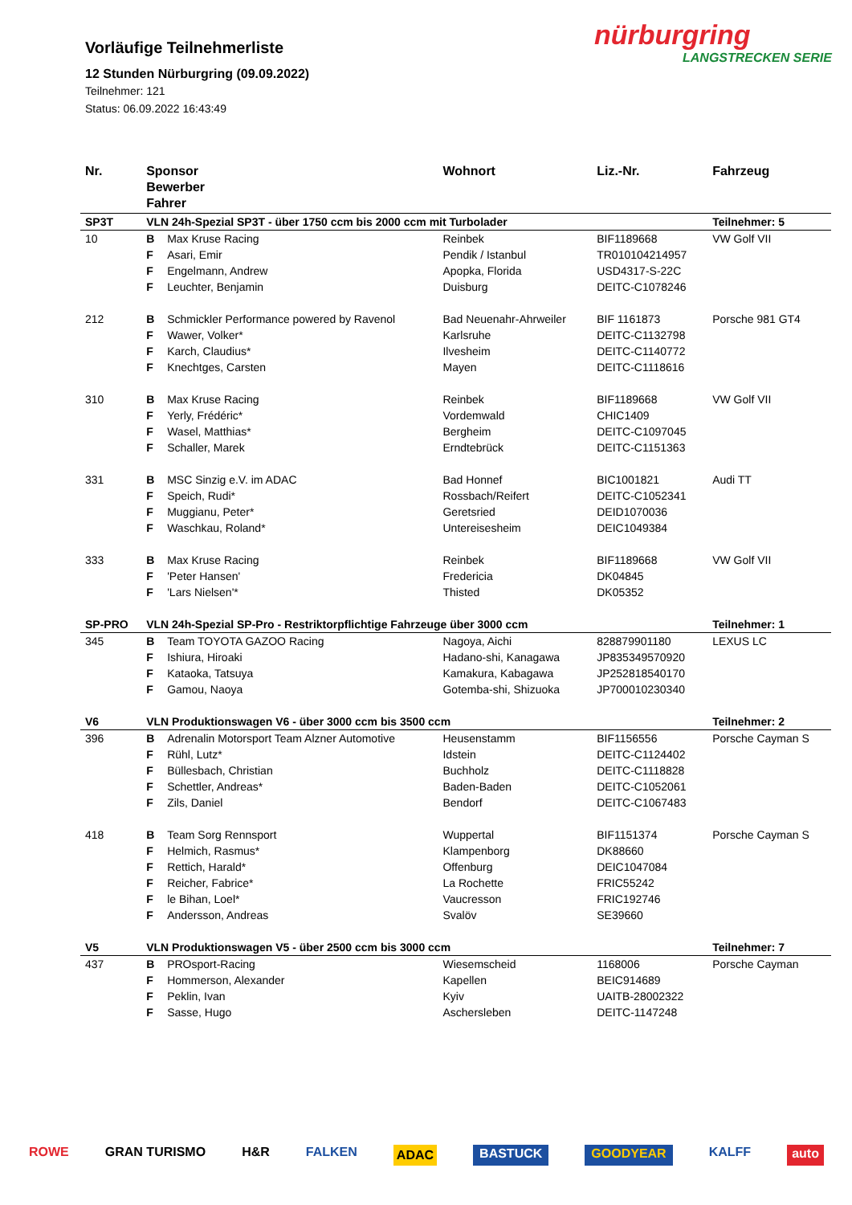Vorläufige Teilnehmerliste
12 Stunden Nürburgring (09.09.2022)
Teilnehmer: 121
Status: 06.09.2022 16:43:49
nürburgring
LANGSTRECKEN SERIE
| Nr. | Sponsor Bewerber Fahrer | | Wohnort | Liz.-Nr. | Fahrzeug |
| --- | --- | --- | --- | --- | --- |
| SP3T | VLN 24h-Spezial SP3T - über 1750 ccm bis 2000 ccm mit Turbolader | | | | Teilnehmer: 5 |
| 10 | B | Max Kruse Racing | Reinbek | BIF1189668 | VW Golf VII |
| | F | Asari, Emir | Pendik / Istanbul | TR010104214957 | |
| | F | Engelmann, Andrew | Apopka, Florida | USD4317-S-22C | |
| | F | Leuchter, Benjamin | Duisburg | DEITC-C1078246 | |
| 212 | B | Schmickler Performance powered by Ravenol | Bad Neuenahr-Ahrweiler | BIF 1161873 | Porsche 981 GT4 |
| | F | Wawer, Volker* | Karlsruhe | DEITC-C1132798 | |
| | F | Karch, Claudius* | Ilvesheim | DEITC-C1140772 | |
| | F | Knechtges, Carsten | Mayen | DEITC-C1118616 | |
| 310 | B | Max Kruse Racing | Reinbek | BIF1189668 | VW Golf VII |
| | F | Yerly, Frédéric* | Vordemwald | CHIC1409 | |
| | F | Wasel, Matthias* | Bergheim | DEITC-C1097045 | |
| | F | Schaller, Marek | Erndtebrück | DEITC-C1151363 | |
| 331 | B | MSC Sinzig e.V. im ADAC | Bad Honnef | BIC1001821 | Audi TT |
| | F | Speich, Rudi* | Rossbach/Reifert | DEITC-C1052341 | |
| | F | Muggianu, Peter* | Geretsried | DEID1070036 | |
| | F | Waschkau, Roland* | Untereisesheim | DEIC1049384 | |
| 333 | B | Max Kruse Racing | Reinbek | BIF1189668 | VW Golf VII |
| | F | 'Peter Hansen' | Fredericia | DK04845 | |
| | F | 'Lars Nielsen'* | Thisted | DK05352 | |
| SP-PRO | VLN 24h-Spezial SP-Pro - Restriktorpflichtige Fahrzeuge über 3000 ccm | | | | Teilnehmer: 1 |
| 345 | B | Team TOYOTA GAZOO Racing | Nagoya, Aichi | 828879901180 | LEXUS LC |
| | F | Ishiura, Hiroaki | Hadano-shi, Kanagawa | JP835349570920 | |
| | F | Kataoka, Tatsuya | Kamakura, Kabagawa | JP252818540170 | |
| | F | Gamou, Naoya | Gotemba-shi, Shizuoka | JP700010230340 | |
| V6 | VLN Produktionswagen V6 - über 3000 ccm bis 3500 ccm | | | | Teilnehmer: 2 |
| 396 | B | Adrenalin Motorsport Team Alzner Automotive | Heusenstamm | BIF1156556 | Porsche Cayman S |
| | F | Rühl, Lutz* | Idstein | DEITC-C1124402 | |
| | F | Büllesbach, Christian | Buchholz | DEITC-C1118828 | |
| | F | Schettler, Andreas* | Baden-Baden | DEITC-C1052061 | |
| | F | Zils, Daniel | Bendorf | DEITC-C1067483 | |
| 418 | B | Team Sorg Rennsport | Wuppertal | BIF1151374 | Porsche Cayman S |
| | F | Helmich, Rasmus* | Klampenborg | DK88660 | |
| | F | Rettich, Harald* | Offenburg | DEIC1047084 | |
| | F | Reicher, Fabrice* | La Rochette | FRIC55242 | |
| | F | le Bihan, Loel* | Vaucresson | FRIC192746 | |
| | F | Andersson, Andreas | Svalöv | SE39660 | |
| V5 | VLN Produktionswagen V5 - über 2500 ccm bis 3000 ccm | | | | Teilnehmer: 7 |
| 437 | B | PROsport-Racing | Wiesemscheid | 1168006 | Porsche Cayman |
| | F | Hommerson, Alexander | Kapellen | BEIC914689 | |
| | F | Peklin, Ivan | Kyiv | UAITB-28002322 | |
| | F | Sasse, Hugo | Aschersleben | DEITC-1147248 | |
ROWE GRAN TURISMO H&R FALKEN ADAC BASTUCK GOODYEAR KALFF auto